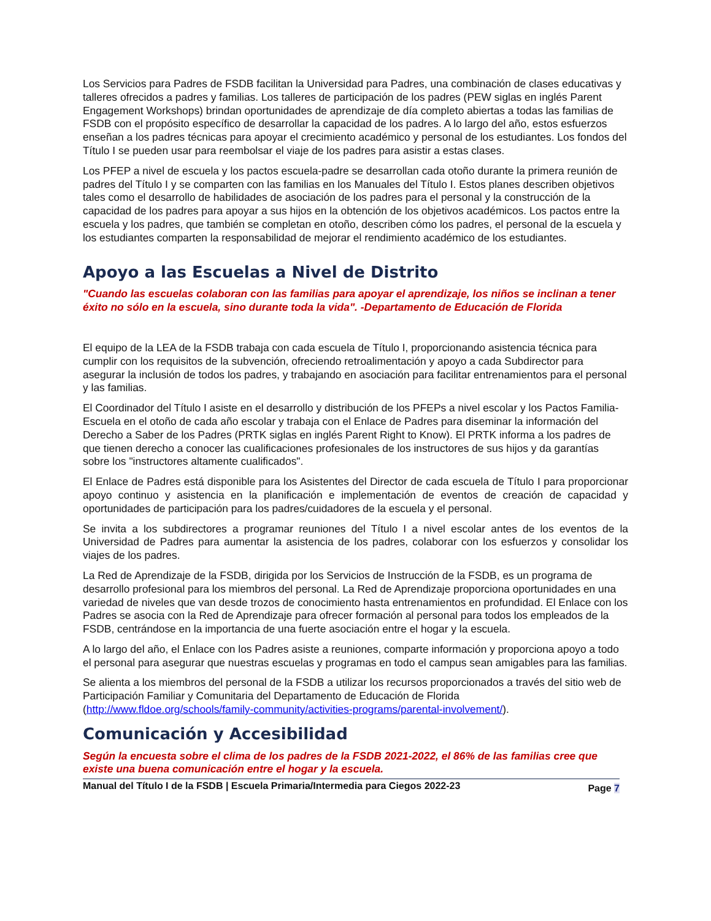Los Servicios para Padres de FSDB facilitan la Universidad para Padres, una combinación de clases educativas y talleres ofrecidos a padres y familias. Los talleres de participación de los padres (PEW siglas en inglés Parent Engagement Workshops) brindan oportunidades de aprendizaje de día completo abiertas a todas las familias de FSDB con el propósito específico de desarrollar la capacidad de los padres. A lo largo del año, estos esfuerzos enseñan a los padres técnicas para apoyar el crecimiento académico y personal de los estudiantes. Los fondos del Título I se pueden usar para reembolsar el viaje de los padres para asistir a estas clases.
Los PFEP a nivel de escuela y los pactos escuela-padre se desarrollan cada otoño durante la primera reunión de padres del Título I y se comparten con las familias en los Manuales del Título I. Estos planes describen objetivos tales como el desarrollo de habilidades de asociación de los padres para el personal y la construcción de la capacidad de los padres para apoyar a sus hijos en la obtención de los objetivos académicos. Los pactos entre la escuela y los padres, que también se completan en otoño, describen cómo los padres, el personal de la escuela y los estudiantes comparten la responsabilidad de mejorar el rendimiento académico de los estudiantes.
Apoyo a las Escuelas a Nivel de Distrito
"Cuando las escuelas colaboran con las familias para apoyar el aprendizaje, los niños se inclinan a tener éxito no sólo en la escuela, sino durante toda la vida". -Departamento de Educación de Florida
El equipo de la LEA de la FSDB trabaja con cada escuela de Título I, proporcionando asistencia técnica para cumplir con los requisitos de la subvención, ofreciendo retroalimentación y apoyo a cada Subdirector para asegurar la inclusión de todos los padres, y trabajando en asociación para facilitar entrenamientos para el personal y las familias.
El Coordinador del Título I asiste en el desarrollo y distribución de los PFEPs a nivel escolar y los Pactos Familia-Escuela en el otoño de cada año escolar y trabaja con el Enlace de Padres para diseminar la información del Derecho a Saber de los Padres (PRTK siglas en inglés Parent Right to Know). El PRTK informa a los padres de que tienen derecho a conocer las cualificaciones profesionales de los instructores de sus hijos y da garantías sobre los "instructores altamente cualificados".
El Enlace de Padres está disponible para los Asistentes del Director de cada escuela de Título I para proporcionar apoyo continuo y asistencia en la planificación e implementación de eventos de creación de capacidad y oportunidades de participación para los padres/cuidadores de la escuela y el personal.
Se invita a los subdirectores a programar reuniones del Título I a nivel escolar antes de los eventos de la Universidad de Padres para aumentar la asistencia de los padres, colaborar con los esfuerzos y consolidar los viajes de los padres.
La Red de Aprendizaje de la FSDB, dirigida por los Servicios de Instrucción de la FSDB, es un programa de desarrollo profesional para los miembros del personal. La Red de Aprendizaje proporciona oportunidades en una variedad de niveles que van desde trozos de conocimiento hasta entrenamientos en profundidad. El Enlace con los Padres se asocia con la Red de Aprendizaje para ofrecer formación al personal para todos los empleados de la FSDB, centrándose en la importancia de una fuerte asociación entre el hogar y la escuela.
A lo largo del año, el Enlace con los Padres asiste a reuniones, comparte información y proporciona apoyo a todo el personal para asegurar que nuestras escuelas y programas en todo el campus sean amigables para las familias.
Se alienta a los miembros del personal de la FSDB a utilizar los recursos proporcionados a través del sitio web de Participación Familiar y Comunitaria del Departamento de Educación de Florida (http://www.fldoe.org/schools/family-community/activities-programs/parental-involvement/).
Comunicación y Accesibilidad
Según la encuesta sobre el clima de los padres de la FSDB 2021-2022, el 86% de las familias cree que existe una buena comunicación entre el hogar y la escuela.
Manual del Título I de la FSDB | Escuela Primaria/Intermedia para Ciegos 2022-23 Page 7